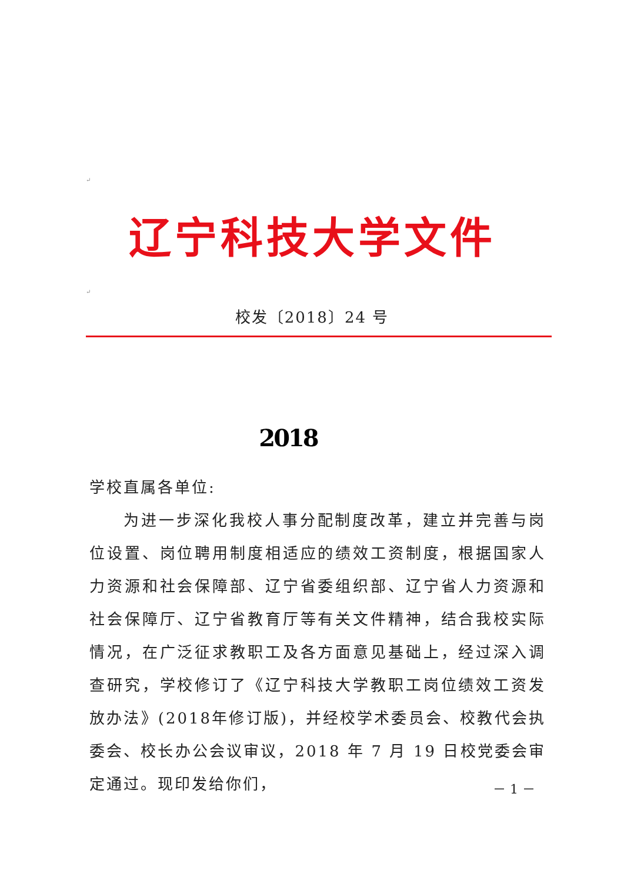↵
辽宁科技大学文件
↵
校发〔2018〕24 号
2018
学校直属各单位:
为进一步深化我校人事分配制度改革，建立并完善与岗位设置、岗位聘用制度相适应的绩效工资制度，根据国家人力资源和社会保障部、辽宁省委组织部、辽宁省人力资源和社会保障厅、辽宁省教育厅等有关文件精神，结合我校实际情况，在广泛征求教职工及各方面意见基础上，经过深入调查研究，学校修订了《辽宁科技大学教职工岗位绩效工资发放办法》(2018年修订版)，并经校学术委员会、校教代会执委会、校长办公会议审议，2018 年 7 月 19 日校党委会审定通过。现印发给你们，
－ 1 －